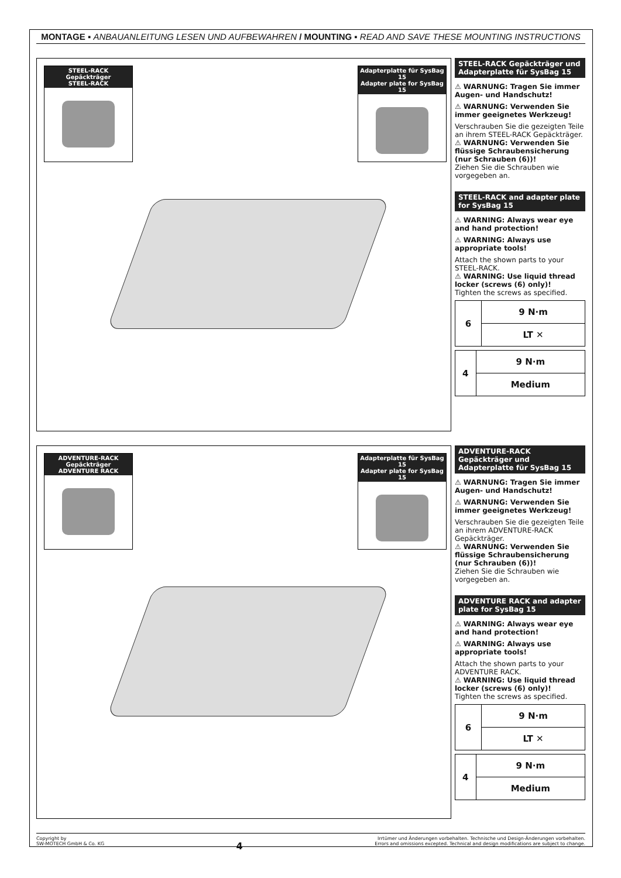MONTAGE ▪ ANBAUANLEITUNG LESEN UND AUFBEWAHREN / MOUNTING ▪ READ AND SAVE THESE MOUNTING INSTRUCTIONS
STEEL-RACK Gepäckträger
STEEL-RACK
Adapterplatte für SysBag 15
Adapter plate for SysBag 15
STEEL-RACK Gepäckträger und Adapterplatte für SysBag 15
⚠ WARNUNG: Tragen Sie immer Augen- und Handschutz!
⚠ WARNUNG: Verwenden Sie immer geeignetes Werkzeug!
Verschrauben Sie die gezeigten Teile an ihrem STEEL-RACK Gepäckträger.
⚠ WARNUNG: Verwenden Sie flüssige Schraubensicherung (nur Schrauben (6))!
Ziehen Sie die Schrauben wie vorgegeben an.
STEEL-RACK and adapter plate for SysBag 15
⚠ WARNING: Always wear eye and hand protection!
⚠ WARNING: Always use appropriate tools!
Attach the shown parts to your STEEL-RACK.
⚠ WARNING: Use liquid thread locker (screws (6) only)!
Tighten the screws as specified.
| 6 | 9 N·m |
| | LT ✕ |
| 4 | 9 N·m |
| | Medium |
ADVENTURE-RACK Gepäckträger
ADVENTURE RACK
Adapterplatte für SysBag 15
Adapter plate for SysBag 15
ADVENTURE-RACK Gepäckträger und Adapterplatte für SysBag 15
⚠ WARNUNG: Tragen Sie immer Augen- und Handschutz!
⚠ WARNUNG: Verwenden Sie immer geeignetes Werkzeug!
Verschrauben Sie die gezeigten Teile an ihrem ADVENTURE-RACK Gepäckträger.
⚠ WARNUNG: Verwenden Sie flüssige Schraubensicherung (nur Schrauben (6))!
Ziehen Sie die Schrauben wie vorgegeben an.
ADVENTURE RACK and adapter plate for SysBag 15
⚠ WARNING: Always wear eye and hand protection!
⚠ WARNING: Always use appropriate tools!
Attach the shown parts to your ADVENTURE RACK.
⚠ WARNING: Use liquid thread locker (screws (6) only)!
Tighten the screws as specified.
| 6 | 9 N·m |
| | LT ✕ |
| 4 | 9 N·m |
| | Medium |
Copyright by
SW-MOTECH GmbH & Co. KG
4
Irrtümer und Änderungen vorbehalten. Technische und Design-Änderungen vorbehalten.
Errors and omissions excepted. Technical and design modifications are subject to change.